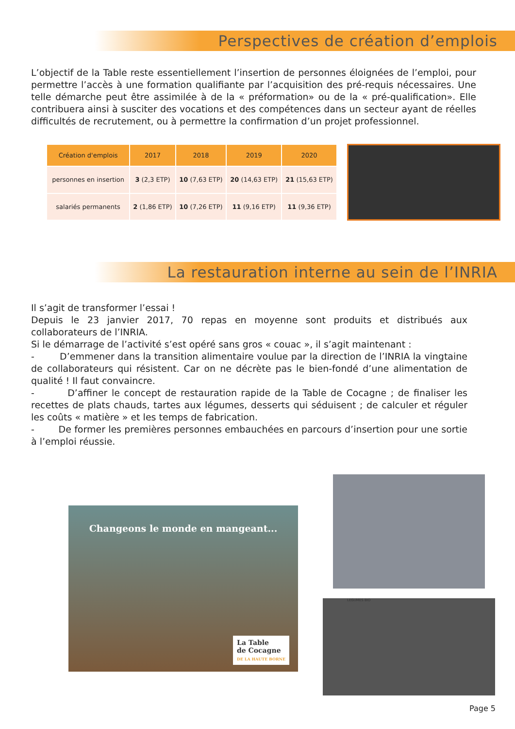Perspectives de création d’emplois
L’objectif de la Table reste essentiellement l’insertion de personnes éloignées de l’emploi, pour permettre l’accès à une formation qualifiante par l’acquisition des pré-requis nécessaires. Une telle démarche peut être assimilée à de la « préformation» ou de la « pré-qualification». Elle contribuera ainsi à susciter des vocations et des compétences dans un secteur ayant de réelles difficultés de recrutement, ou à permettre la confirmation d’un projet professionnel.
| Création d'emplois | 2017 | 2018 | 2019 | 2020 |
| --- | --- | --- | --- | --- |
| personnes en insertion | 3 (2,3 ETP) | 10 (7,63 ETP) | 20 (14,63 ETP) | 21 (15,63 ETP) |
| salariés permanents | 2 (1,86 ETP) | 10 (7,26 ETP) | 11 (9,16 ETP) | 11 (9,36 ETP) |
La restauration interne au sein de l’INRIA
Il s’agit de transformer l’essai !
Depuis le 23 janvier 2017, 70 repas en moyenne sont produits et distribués aux collaborateurs de l’INRIA.
Si le démarrage de l’activité s’est opéré sans gros « couac », il s’agit maintenant :
- D’emmener dans la transition alimentaire voulue par la direction de l’INRIA la vingtaine de collaborateurs qui résistent. Car on ne décrète pas le bien-fondé d’une alimentation de qualité ! Il faut convaincre.
- D’affiner le concept de restauration rapide de la Table de Cocagne ; de finaliser les recettes de plats chauds, tartes aux légumes, desserts qui séduisent ; de calculer et réguler les coûts « matière » et les temps de fabrication.
- De former les premières personnes embauchées en parcours d’insertion pour une sortie à l’emploi réussie.
Changeons le monde en mangeant...
La Table
de Cocagne
DE LA HAUTE BORNE
LEGUMES BIO
Page 5